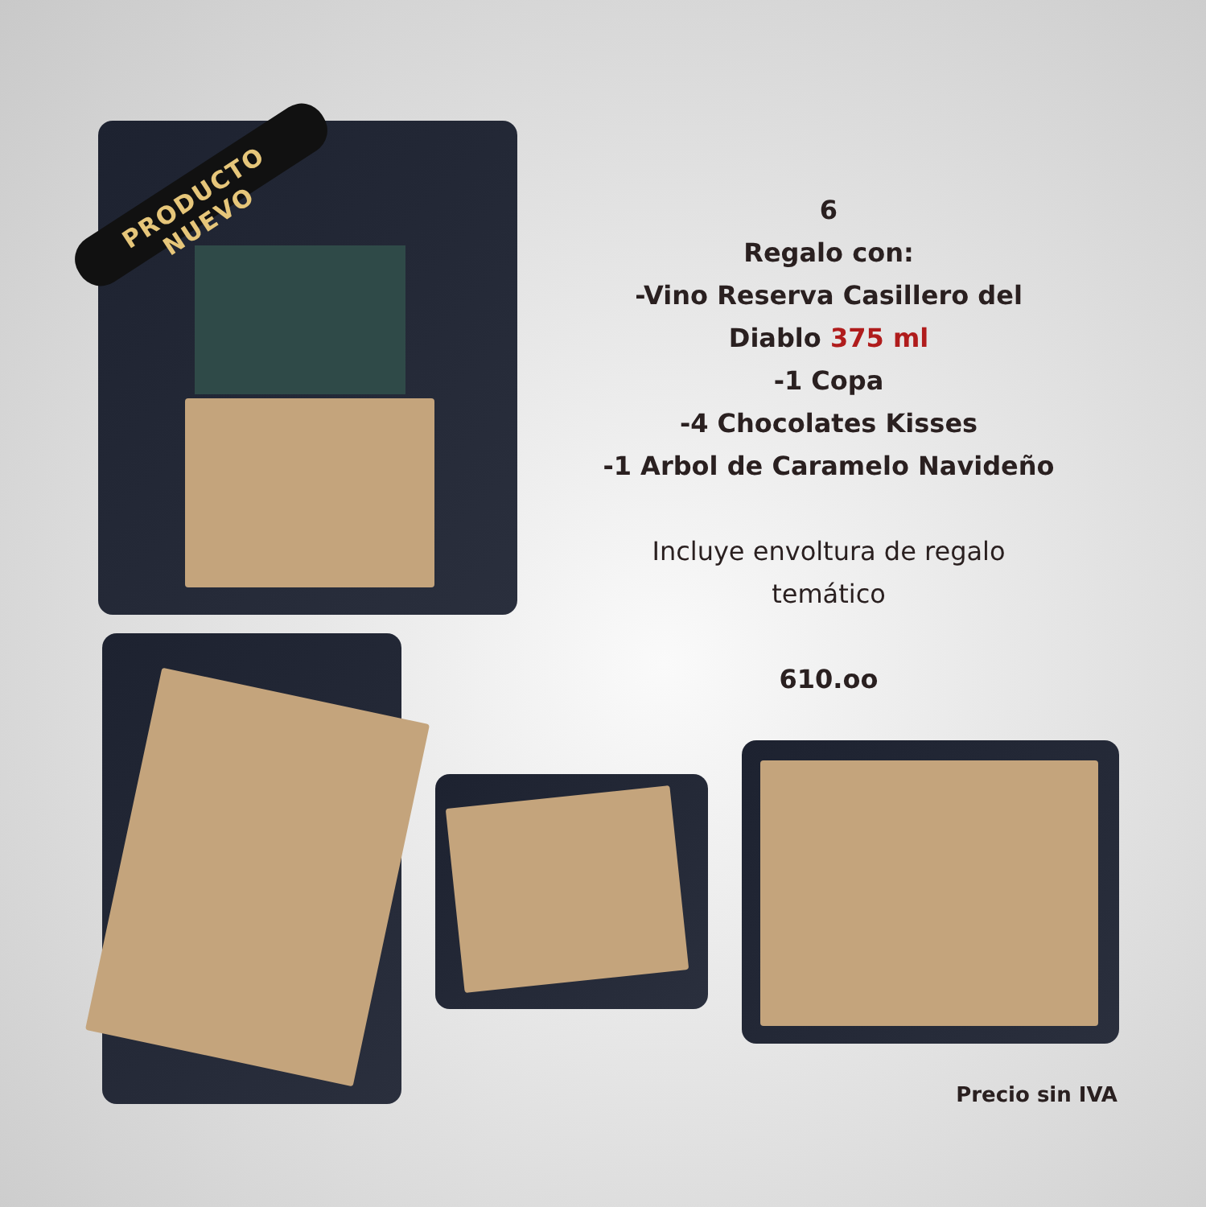PRODUCTO NUEVO
6
Regalo con:
-Vino Reserva Casillero del Diablo 375 ml
-1 Copa
-4 Chocolates Kisses
-1 Arbol de Caramelo Navideño
Incluye envoltura de regalo temático
610.oo
Precio sin IVA